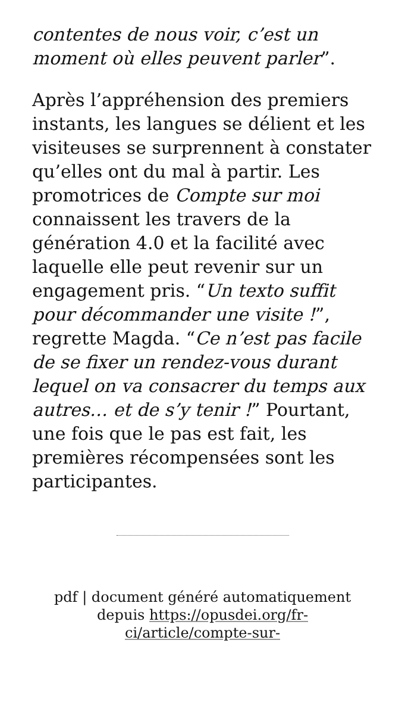contentes de nous voir, c’est un moment où elles peuvent parler”.
Après l’appréhension des premiers instants, les langues se délient et les visiteuses se surprennent à constater qu’elles ont du mal à partir. Les promotrices de Compte sur moi connaissent les travers de la génération 4.0 et la facilité avec laquelle elle peut revenir sur un engagement pris. “Un texto suffit pour décommander une visite !”, regrette Magda. “Ce n’est pas facile de se fixer un rendez-vous durant lequel on va consacrer du temps aux autres… et de s’y tenir !” Pourtant, une fois que le pas est fait, les premières récompensées sont les participantes.
pdf | document généré automatiquement depuis https://opusdei.org/fr-ci/article/compte-sur-